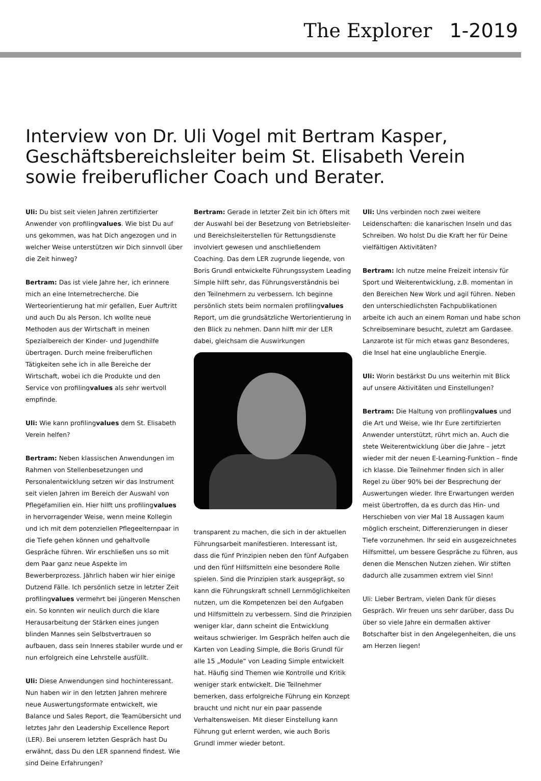The Explorer 1-2019
Interview von Dr. Uli Vogel mit Bertram Kasper, Geschäftsbereichsleiter beim St. Elisabeth Verein sowie freiberuflicher Coach und Berater.
Uli: Du bist seit vielen Jahren zertifizierter Anwender von profilingvalues. Wie bist Du auf uns gekommen, was hat Dich angezogen und in welcher Weise unterstützen wir Dich sinnvoll über die Zeit hinweg?
Bertram: Das ist viele Jahre her, ich erinnere mich an eine Internetrecherche. Die Werteorientierung hat mir gefallen, Euer Auftritt und auch Du als Person. Ich wollte neue Methoden aus der Wirtschaft in meinen Spezialbereich der Kinder- und Jugendhilfe übertragen. Durch meine freiberuflichen Tätigkeiten sehe ich in alle Bereiche der Wirtschaft, wobei ich die Produkte und den Service von profilingvalues als sehr wertvoll empfinde.
Uli: Wie kann profilingvalues dem St. Elisabeth Verein helfen?
Bertram: Neben klassischen Anwendungen im Rahmen von Stellenbesetzungen und Personalentwicklung setzen wir das Instrument seit vielen Jahren im Bereich der Auswahl von Pflegefamilien ein. Hier hilft uns profilingvalues in hervorragender Weise, wenn meine Kollegin und ich mit dem potenziellen Pflegeelternpaar in die Tiefe gehen können und gehaltvolle Gespräche führen. Wir erschließen uns so mit dem Paar ganz neue Aspekte im Bewerberprozess. Jährlich haben wir hier einige Dutzend Fälle. Ich persönlich setze in letzter Zeit profilingvalues vermehrt bei jüngeren Menschen ein. So konnten wir neulich durch die klare Herausarbeitung der Stärken eines jungen blinden Mannes sein Selbstvertrauen so aufbauen, dass sein Inneres stabiler wurde und er nun erfolgreich eine Lehrstelle ausfüllt.
Uli: Diese Anwendungen sind hochinteressant. Nun haben wir in den letzten Jahren mehrere neue Auswertungsformate entwickelt, wie Balance und Sales Report, die Teamübersicht und letztes Jahr den Leadership Excellence Report (LER). Bei unserem letzten Gespräch hast Du erwähnt, dass Du den LER spannend findest. Wie sind Deine Erfahrungen?
Bertram: Gerade in letzter Zeit bin ich öfters mit der Auswahl bei der Besetzung von Betriebsleiter- und Bereichsleiterstellen für Rettungsdienste involviert gewesen und anschließendem Coaching. Das dem LER zugrunde liegende, von Boris Grundl entwickelte Führungssystem Leading Simple hilft sehr, das Führungsverständnis bei den Teilnehmern zu verbessern. Ich beginne persönlich stets beim normalen profilingvalues Report, um die grundsätzliche Wertorientierung in den Blick zu nehmen. Dann hilft mir der LER dabei, gleichsam die Auswirkungen
transparent zu machen, die sich in der aktuellen Führungsarbeit manifestieren. Interessant ist, dass die fünf Prinzipien neben den fünf Aufgaben und den fünf Hilfsmitteln eine besondere Rolle spielen. Sind die Prinzipien stark ausgeprägt, so kann die Führungskraft schnell Lernmöglichkeiten nutzen, um die Kompetenzen bei den Aufgaben und Hilfsmitteln zu verbessern. Sind die Prinzipien weniger klar, dann scheint die Entwicklung weitaus schwieriger. Im Gespräch helfen auch die Karten von Leading Simple, die Boris Grundl für alle 15 „Module“ von Leading Simple entwickelt hat. Häufig sind Themen wie Kontrolle und Kritik weniger stark entwickelt. Die Teilnehmer bemerken, dass erfolgreiche Führung ein Konzept braucht und nicht nur ein paar passende Verhaltensweisen. Mit dieser Einstellung kann Führung gut erlernt werden, wie auch Boris Grundl immer wieder betont.
Uli: Uns verbinden noch zwei weitere Leidenschaften: die kanarischen Inseln und das Schreiben. Wo holst Du die Kraft her für Deine vielfältigen Aktivitäten?
Bertram: Ich nutze meine Freizeit intensiv für Sport und Weiterentwicklung, z.B. momentan in den Bereichen New Work und agil führen. Neben den unterschiedlichsten Fachpublikationen arbeite ich auch an einem Roman und habe schon Schreibseminare besucht, zuletzt am Gardasee. Lanzarote ist für mich etwas ganz Besonderes, die Insel hat eine unglaubliche Energie.
Uli: Worin bestärkst Du uns weiterhin mit Blick auf unsere Aktivitäten und Einstellungen?
Bertram: Die Haltung von profilingvalues und die Art und Weise, wie Ihr Eure zertifizierten Anwender unterstützt, rührt mich an. Auch die stete Weiterentwicklung über die Jahre – jetzt wieder mit der neuen E-Learning-Funktion – finde ich klasse. Die Teilnehmer finden sich in aller Regel zu über 90% bei der Besprechung der Auswertungen wieder. Ihre Erwartungen werden meist übertroffen, da es durch das Hin- und Herschieben von vier Mal 18 Aussagen kaum möglich erscheint, Differenzierungen in dieser Tiefe vorzunehmen. Ihr seid ein ausgezeichnetes Hilfsmittel, um bessere Gespräche zu führen, aus denen die Menschen Nutzen ziehen. Wir stiften dadurch alle zusammen extrem viel Sinn!
Uli: Lieber Bertram, vielen Dank für dieses Gespräch. Wir freuen uns sehr darüber, dass Du über so viele Jahre ein dermaßen aktiver Botschafter bist in den Angelegenheiten, die uns am Herzen liegen!